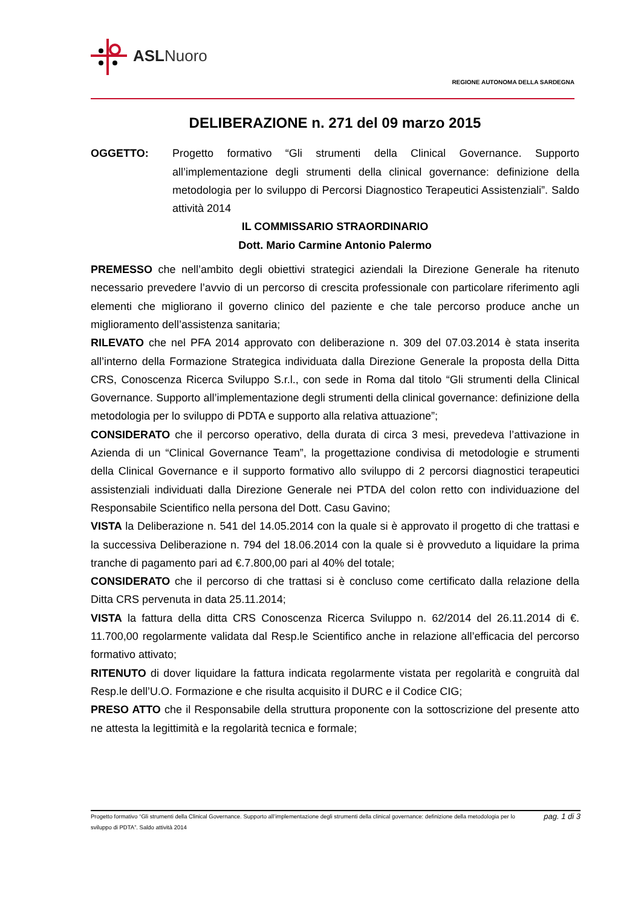ASLNuoro
REGIONE AUTONOMA DELLA SARDEGNA
DELIBERAZIONE n. 271 del 09 marzo 2015
OGGETTO: Progetto formativo “Gli strumenti della Clinical Governance. Supporto all’implementazione degli strumenti della clinical governance: definizione della metodologia per lo sviluppo di Percorsi Diagnostico Terapeutici Assistenziali”. Saldo attività 2014
IL COMMISSARIO STRAORDINARIO
Dott. Mario Carmine Antonio Palermo
PREMESSO che nell’ambito degli obiettivi strategici aziendali la Direzione Generale ha ritenuto necessario prevedere l’avvio di un percorso di crescita professionale con particolare riferimento agli elementi che migliorano il governo clinico del paziente e che tale percorso produce anche un miglioramento dell’assistenza sanitaria;
RILEVATO che nel PFA 2014 approvato con deliberazione n. 309 del 07.03.2014 è stata inserita all’interno della Formazione Strategica individuata dalla Direzione Generale la proposta della Ditta CRS, Conoscenza Ricerca Sviluppo S.r.l., con sede in Roma dal titolo “Gli strumenti della Clinical Governance. Supporto all’implementazione degli strumenti della clinical governance: definizione della metodologia per lo sviluppo di PDTA e supporto alla relativa attuazione”;
CONSIDERATO che il percorso operativo, della durata di circa 3 mesi, prevedeva l’attivazione in Azienda di un “Clinical Governance Team”, la progettazione condivisa di metodologie e strumenti della Clinical Governance e il supporto formativo allo sviluppo di 2 percorsi diagnostici terapeutici assistenziali individuati dalla Direzione Generale nei PTDA del colon retto con individuazione del Responsabile Scientifico nella persona del Dott. Casu Gavino;
VISTA la Deliberazione n. 541 del 14.05.2014 con la quale si è approvato il progetto di che trattasi e la successiva Deliberazione n. 794 del 18.06.2014 con la quale si è provveduto a liquidare la prima tranche di pagamento pari ad €.7.800,00 pari al 40% del totale;
CONSIDERATO che il percorso di che trattasi si è concluso come certificato dalla relazione della Ditta CRS pervenuta in data 25.11.2014;
VISTA la fattura della ditta CRS Conoscenza Ricerca Sviluppo n. 62/2014 del 26.11.2014 di €. 11.700,00 regolarmente validata dal Resp.le Scientifico anche in relazione all’efficacia del percorso formativo attivato;
RITENUTO di dover liquidare la fattura indicata regolarmente vistata per regolarità e congruità dal Resp.le dell’U.O. Formazione e che risulta acquisito il DURC e il Codice CIG;
PRESO ATTO che il Responsabile della struttura proponente con la sottoscrizione del presente atto ne attesta la legittimità e la regolarità tecnica e formale;
Progetto formativo “Gli strumenti della Clinical Governance. Supporto all’implementazione degli strumenti della clinical governance: definizione della metodologia per lo sviluppo di PDTA”. Saldo attività 2014
pag. 1 di 3